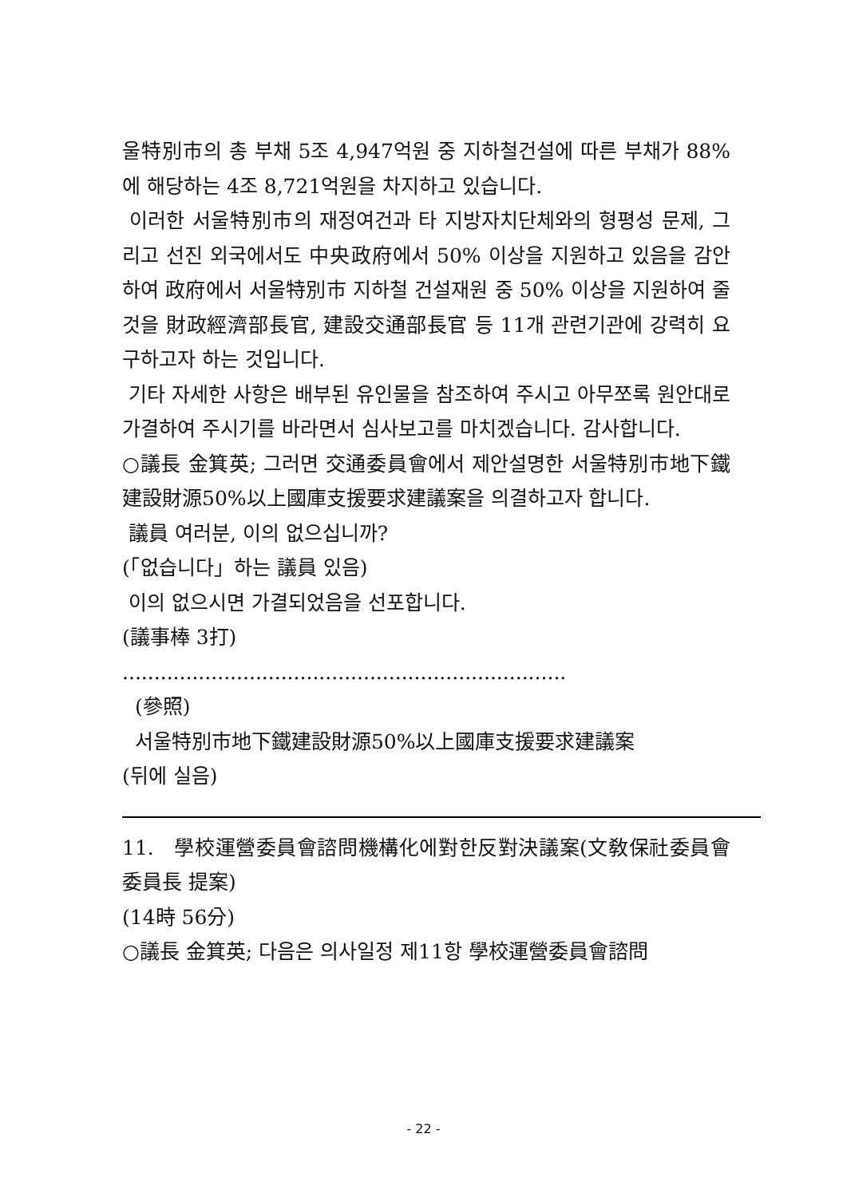울特別市의 총 부채 5조 4,947억원 중 지하철건설에 따른 부채가 88%에 해당하는 4조 8,721억원을 차지하고 있습니다.
이러한 서울特別市의 재정여건과 타 지방자치단체와의 형평성 문제, 그리고 선진 외국에서도 中央政府에서 50% 이상을 지원하고 있음을 감안하여 政府에서 서울特別市 지하철 건설재원 중 50% 이상을 지원하여 줄 것을 財政經濟部長官, 建設交通部長官 등 11개 관련기관에 강력히 요구하고자 하는 것입니다.
기타 자세한 사항은 배부된 유인물을 참조하여 주시고 아무쪼록 원안대로 가결하여 주시기를 바라면서 심사보고를 마치겠습니다. 감사합니다.
○議長 金箕英; 그러면 交通委員會에서 제안설명한 서울特別市地下鐵建設財源50%以上國庫支援要求建議案을 의결하고자 합니다.
議員 여러분, 이의 없으십니까?
(「없습니다」하는 議員 있음)
이의 없으시면 가결되었음을 선포합니다.
(議事棒 3打)
......................................................................
(參照)
서울特別市地下鐵建設財源50%以上國庫支援要求建議案
(뒤에 실음)
11. 學校運營委員會諮問機構化에對한反對決議案(文敎保社委員會 委員長 提案)
(14時 56分)
○議長 金箕英; 다음은 의사일정 제11항 學校運營委員會諮問
- 22 -